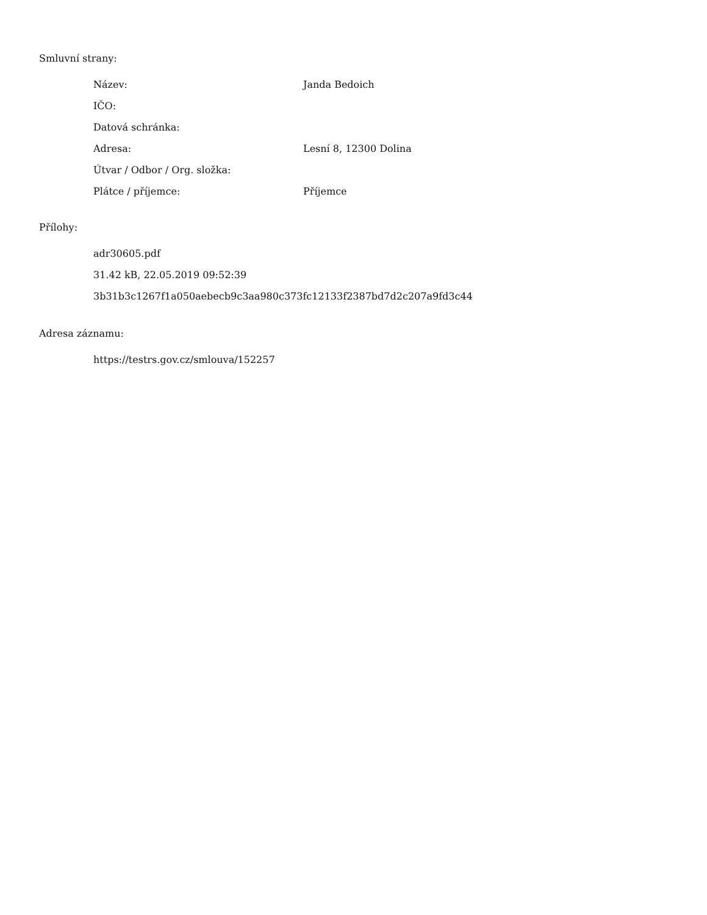Smluvní strany:
| Název: | Janda Bedoich |
| IČO: | |
| Datová schránka: | |
| Adresa: | Lesní 8, 12300 Dolina |
| Útvar / Odbor / Org. složka: | |
| Plátce / příjemce: | Příjemce |
Přílohy:
adr30605.pdf
31.42 kB, 22.05.2019 09:52:39
3b31b3c1267f1a050aebecb9c3aa980c373fc12133f2387bd7d2c207a9fd3c44
Adresa záznamu:
https://testrs.gov.cz/smlouva/152257